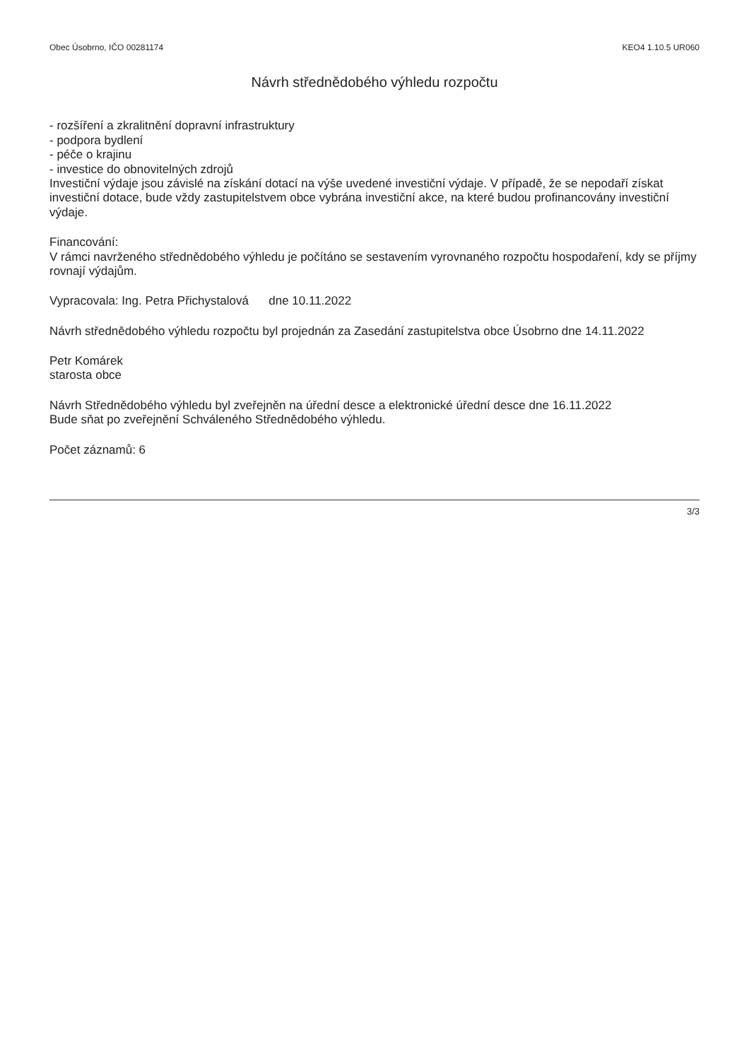Obec Úsobrno, IČO 00281174 KEO4 1.10.5 UR060
Návrh střednědobého výhledu rozpočtu
- rozšíření a zkralitnění dopravní infrastruktury
- podpora bydlení
- péče o krajinu
- investice do obnovitelných zdrojů
Investiční výdaje jsou závislé na získání dotací na výše uvedené investiční výdaje. V případě, že se nepodaří získat investiční dotace, bude vždy zastupitelstvem obce vybrána investiční akce, na které budou profinancovány investiční výdaje.
Financování:
V rámci navrženého střednědobého výhledu je počítáno se sestavením vyrovnaného rozpočtu hospodaření, kdy se příjmy rovnají výdajům.
Vypracovala: Ing. Petra Přichystalová dne 10.11.2022
Návrh střednědobého výhledu rozpočtu byl projednán za Zasedání zastupitelstva obce Úsobrno dne 14.11.2022
Petr Komárek
starosta obce
Návrh Střednědobého výhledu byl zveřejněn na úřední desce a elektronické úřední desce dne 16.11.2022
Bude sňat po zveřejnění Schváleného Střednědobého výhledu.
Počet záznamů: 6
3/3